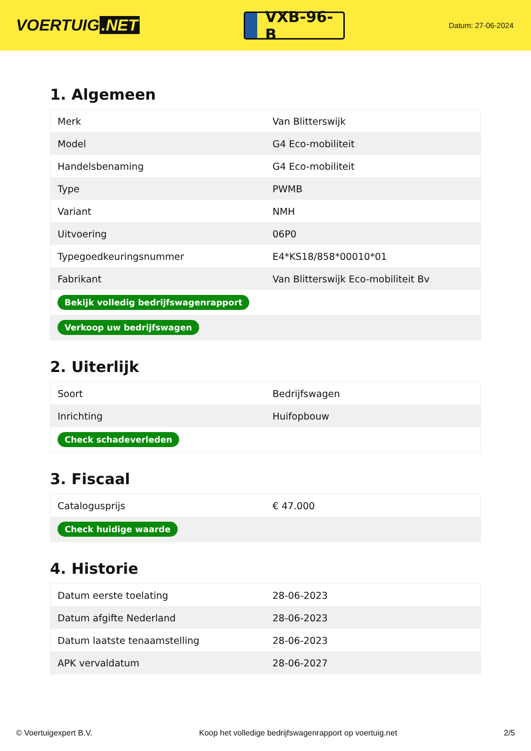VOERTUIG.NET
VXB-96-B
Datum: 27-06-2024
1. Algemeen
| Merk | Van Blitterswijk |
| Model | G4 Eco-mobiliteit |
| Handelsbenaming | G4 Eco-mobiliteit |
| Type | PWMB |
| Variant | NMH |
| Uitvoering | 06P0 |
| Typegoedkeuringsnummer | E4*KS18/858*00010*01 |
| Fabrikant | Van Blitterswijk Eco-mobiliteit Bv |
| Bekijk volledig bedrijfswagenrapport | |
| Verkoop uw bedrijfswagen | |
2. Uiterlijk
| Soort | Bedrijfswagen |
| Inrichting | Huifopbouw |
| Check schadeverleden | |
3. Fiscaal
| Catalogusprijs | € 47.000 |
| Check huidige waarde | |
4. Historie
| Datum eerste toelating | 28-06-2023 |
| Datum afgifte Nederland | 28-06-2023 |
| Datum laatste tenaamstelling | 28-06-2023 |
| APK vervaldatum | 28-06-2027 |
© Voertuigexpert B.V. Koop het volledige bedrijfswagenrapport op voertuig.net 2/5